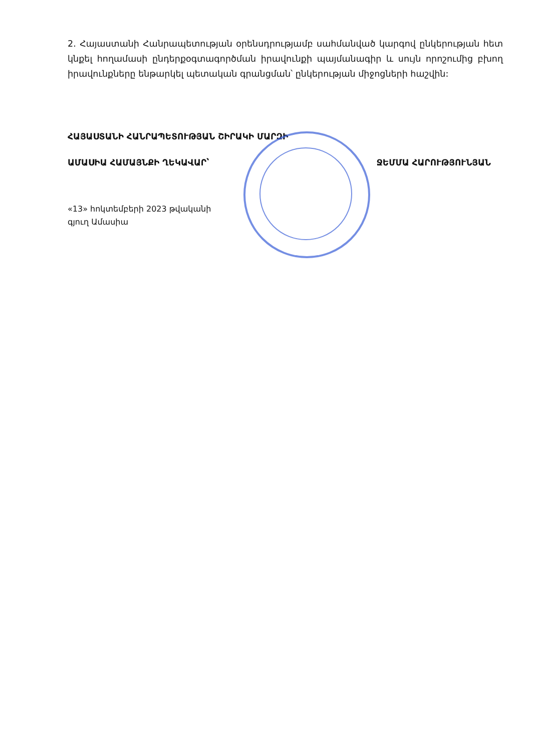2. Հայաստանի Հանրապետության օրենսդրությամբ սահմանված կարգով ընկերության հետ կնքել հողամասի ընդերքօգտագործման իրավունքի պայմանագիր և սույն որոշումից բխող իրավունքները ենթարկել պետական գրանցման՝ ընկերության միջոցների հաշվին:
ՀԱՅԱՍՏԱՆԻ ՀԱՆՐԱՊԵՏՈՒԹՅԱՆ ՇԻՐԱԿԻ ՄԱՐԶԻ
ԱՄԱՍԻԱ ՀԱՄԱՅՆՔԻ ՂԵԿԱՎԱՐ՝ ՋԵՄՄԱ ՀԱՐՈՒԹՅՈՒՆՅԱՆ
«13» հոկտեմբերի 2023 թվականի
գյուղ Ամասիա